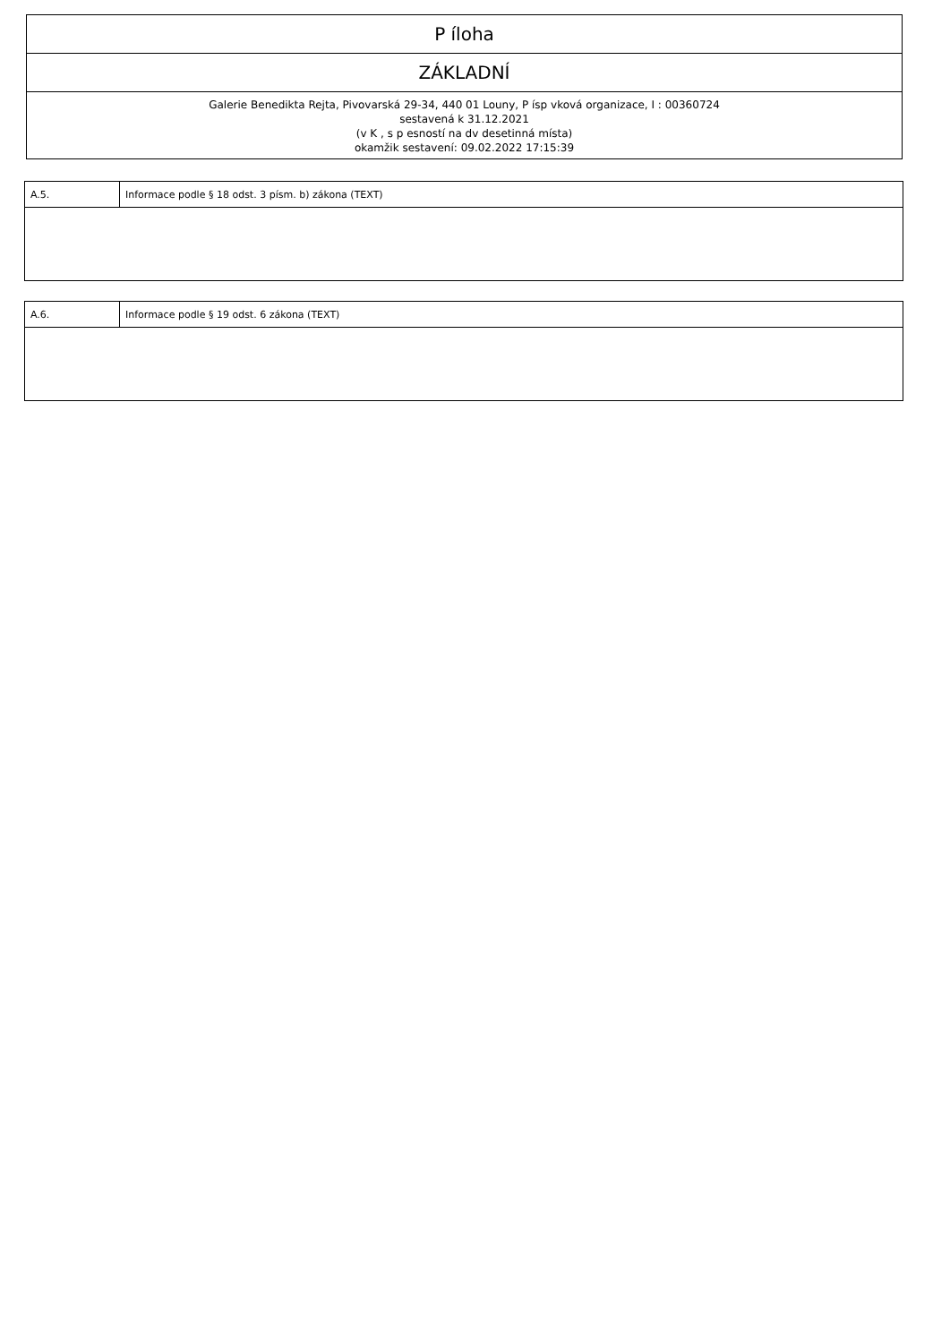| P íloha |
| ZÁKLADNÍ |
| Galerie Benedikta Rejta, Pivovarská 29-34, 440 01 Louny, P ísp vková organizace, I : 00360724 sestavená k 31.12.2021 (v K , s p esností na dv desetinná místa) okamžik sestavení: 09.02.2022 17:15:39 |
| A.5. | Informace podle § 18 odst. 3 písm. b) zákona (TEXT) |
| A.6. | Informace podle § 19 odst. 6 zákona (TEXT) |